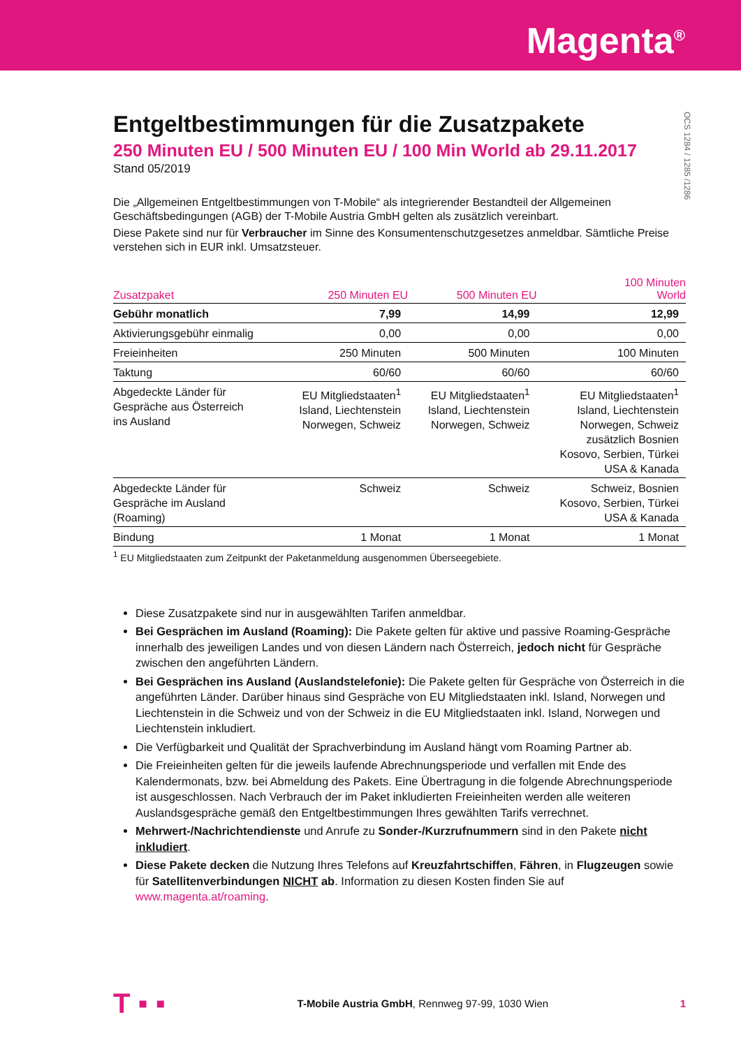Magenta<sup>®</sup>
OCS 1284 / 1285 /1286
Entgeltbestimmungen für die Zusatzpakete
250 Minuten EU / 500 Minuten EU / 100 Min World ab 29.11.2017
Stand 05/2019
Die „Allgemeinen Entgeltbestimmungen von T-Mobile“ als integrierender Bestandteil der Allgemeinen Geschäftsbedingungen (AGB) der T-Mobile Austria GmbH gelten als zusätzlich vereinbart.
Diese Pakete sind nur für Verbraucher im Sinne des Konsumentenschutzgesetzes anmeldbar. Sämtliche Preise verstehen sich in EUR inkl. Umsatzsteuer.
| Zusatzpaket | 250 Minuten EU | 500 Minuten EU | 100 Minuten World |
| --- | --- | --- | --- |
| Gebühr monatlich | 7,99 | 14,99 | 12,99 |
| Aktivierungsgebühr einmalig | 0,00 | 0,00 | 0,00 |
| Freieinheiten | 250 Minuten | 500 Minuten | 100 Minuten |
| Taktung | 60/60 | 60/60 | 60/60 |
| Abgedeckte Länder für Gespräche aus Österreich ins Ausland | EU Mitgliedstaaten<sup>1</sup> Island, Liechtenstein Norwegen, Schweiz | EU Mitgliedstaaten<sup>1</sup> Island, Liechtenstein Norwegen, Schweiz | EU Mitgliedstaaten<sup>1</sup> Island, Liechtenstein Norwegen, Schweiz zusätzlich Bosnien Kosovo, Serbien, Türkei USA & Kanada |
| Abgedeckte Länder für Gespräche im Ausland (Roaming) | Schweiz | Schweiz | Schweiz, Bosnien Kosovo, Serbien, Türkei USA & Kanada |
| Bindung | 1 Monat | 1 Monat | 1 Monat |
<sup>1</sup> EU Mitgliedstaaten zum Zeitpunkt der Paketanmeldung ausgenommen Überseegebiete.
Diese Zusatzpakete sind nur in ausgewählten Tarifen anmeldbar.
Bei Gesprächen im Ausland (Roaming): Die Pakete gelten für aktive und passive Roaming-Gespräche innerhalb des jeweiligen Landes und von diesen Ländern nach Österreich, jedoch nicht für Gespräche zwischen den angeführten Ländern.
Bei Gesprächen ins Ausland (Auslandstelefonie): Die Pakete gelten für Gespräche von Österreich in die angeführten Länder. Darüber hinaus sind Gespräche von EU Mitgliedstaaten inkl. Island, Norwegen und Liechtenstein in die Schweiz und von der Schweiz in die EU Mitgliedstaaten inkl. Island, Norwegen und Liechtenstein inkludiert.
Die Verfügbarkeit und Qualität der Sprachverbindung im Ausland hängt vom Roaming Partner ab.
Die Freieinheiten gelten für die jeweils laufende Abrechnungsperiode und verfallen mit Ende des Kalendermonats, bzw. bei Abmeldung des Pakets. Eine Übertragung in die folgende Abrechnungsperiode ist ausgeschlossen. Nach Verbrauch der im Paket inkludierten Freieinheiten werden alle weiteren Auslandsgespräche gemäß den Entgeltbestimmungen Ihres gewählten Tarifs verrechnet.
Mehrwert-/Nachrichtendienste und Anrufe zu Sonder-/Kurzrufnummern sind in den Pakete nicht inkludiert.
Diese Pakete decken die Nutzung Ihres Telefons auf Kreuzfahrtschiffen, Fähren, in Flugzeugen sowie für Satellitenverbindungen NICHT ab. Information zu diesen Kosten finden Sie auf www.magenta.at/roaming.
T ▪ ▪ T-Mobile Austria GmbH, Rennweg 97-99, 1030 Wien 1